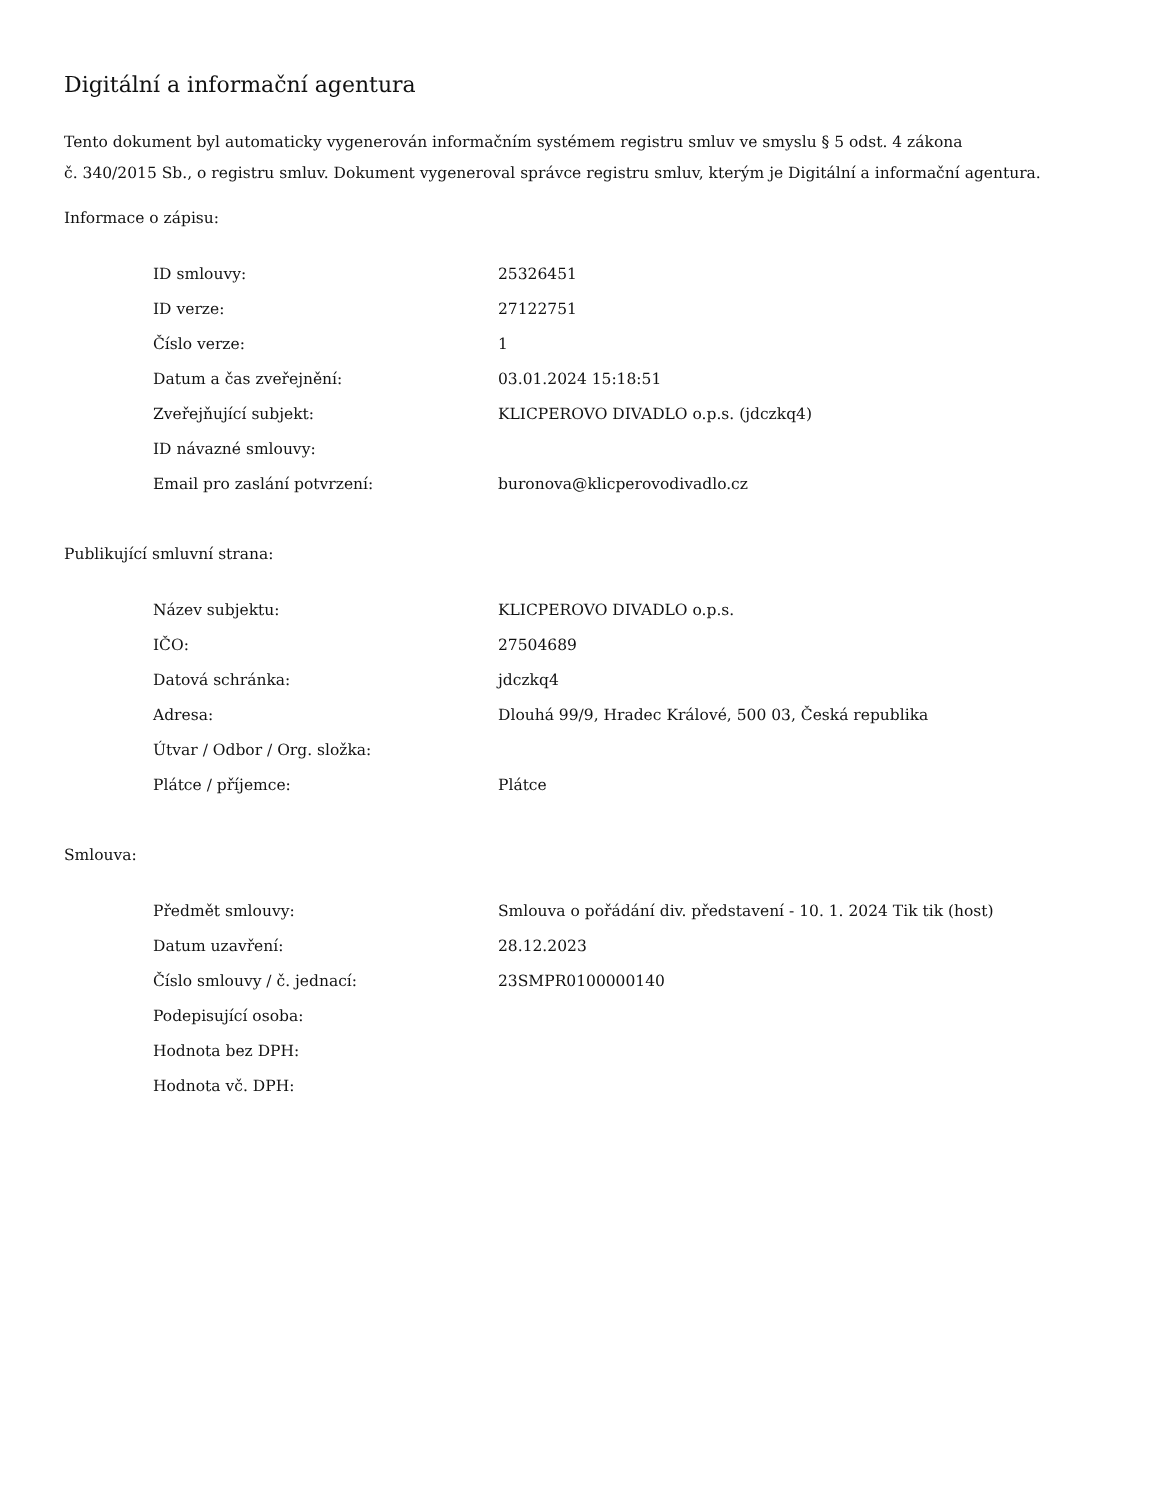Digitální a informační agentura
Tento dokument byl automaticky vygenerován informačním systémem registru smluv ve smyslu § 5 odst. 4 zákona
č. 340/2015 Sb., o registru smluv. Dokument vygeneroval správce registru smluv, kterým je Digitální a informační agentura.
Informace o zápisu:
| ID smlouvy: | 25326451 |
| ID verze: | 27122751 |
| Číslo verze: | 1 |
| Datum a čas zveřejnění: | 03.01.2024 15:18:51 |
| Zveřejňující subjekt: | KLICPEROVO DIVADLO o.p.s. (jdczkq4) |
| ID návazné smlouvy: | |
| Email pro zaslání potvrzení: | buronova@klicperovodivadlo.cz |
Publikující smluvní strana:
| Název subjektu: | KLICPEROVO DIVADLO o.p.s. |
| IČO: | 27504689 |
| Datová schránka: | jdczkq4 |
| Adresa: | Dlouhá 99/9, Hradec Králové, 500 03, Česká republika |
| Útvar / Odbor / Org. složka: | |
| Plátce / příjemce: | Plátce |
Smlouva:
| Předmět smlouvy: | Smlouva o pořádání div. představení - 10. 1. 2024 Tik tik (host) |
| Datum uzavření: | 28.12.2023 |
| Číslo smlouvy / č. jednací: | 23SMPR0100000140 |
| Podepisující osoba: | |
| Hodnota bez DPH: | |
| Hodnota vč. DPH: | |